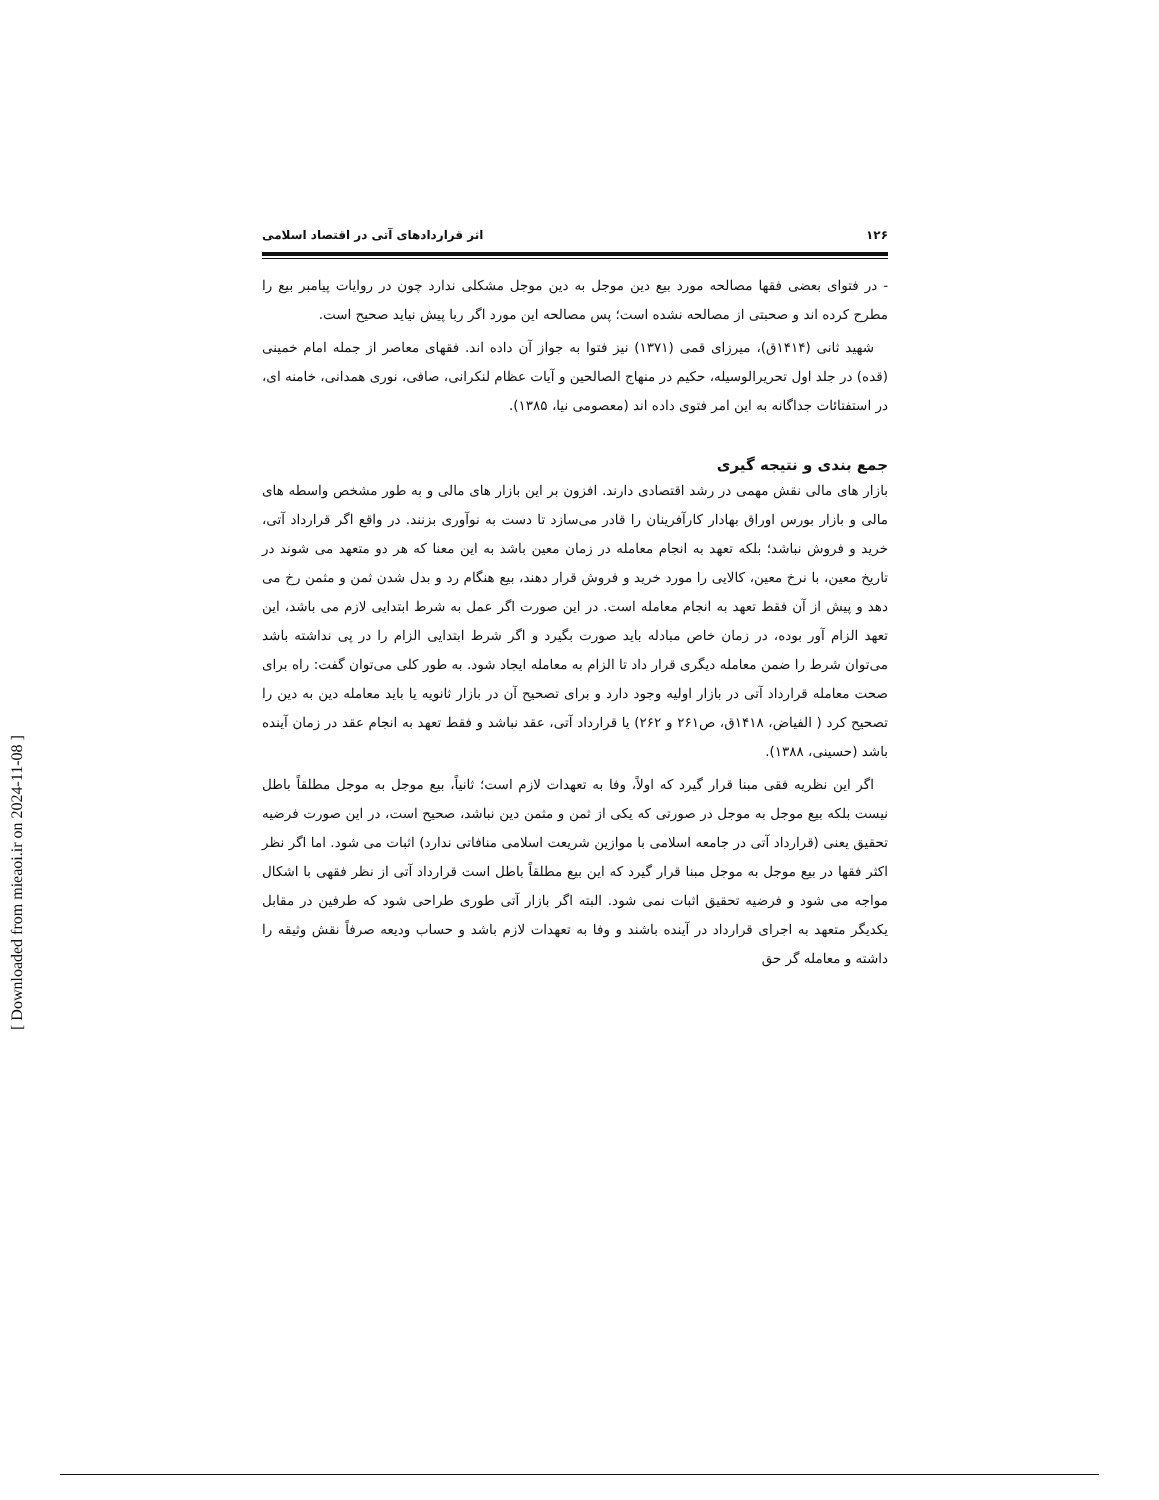۱۲۶ اثر قراردادهای آتی در اقتصاد اسلامی
- در فتوای بعضی فقها مصالحه مورد بیع دین موجل به دین موجل مشکلی ندارد چون در روایات پیامبر بیع را مطرح کرده اند و صحبتی از مصالحه نشده است؛ پس مصالحه این مورد اگر ربا پیش نیاید صحیح است.
شهید ثانی (۱۴۱۴ق)، میرزای قمی (۱۳۷۱) نیز فتوا به جواز آن داده اند. فقهای معاصر از جمله امام خمینی (قده) در جلد اول تحریرالوسیله، حکیم در منهاج الصالحین و آیات عظام لنکرانی، صافی، نوری همدانی، خامنه ای، در استفتائات جداگانه به این امر فتوی داده اند (معصومی نیا، ۱۳۸۵).
جمع بندی و نتیجه گیری
بازار های مالی نقش مهمی در رشد اقتصادی دارند. افزون بر این بازار های مالی و به طور مشخص واسطه های مالی و بازار بورس اوراق بهادار کارآفرینان را قادر می‌سازد تا دست به نوآوری بزنند. در واقع اگر قرارداد آتی، خرید و فروش نباشد؛ بلکه تعهد به انجام معامله در زمان معین باشد به این معنا که هر دو متعهد می شوند در تاریخ معین، با نرخ معین، کالایی را مورد خرید و فروش قرار دهند، بیع هنگام رد و بدل شدن ثمن و مثمن رخ می دهد و پیش از آن فقط تعهد به انجام معامله است. در این صورت اگر عمل به شرط ابتدایی لازم می باشد، این تعهد الزام آور بوده، در زمان خاص مبادله باید صورت بگیرد و اگر شرط ابتدایی الزام را در پی نداشته باشد می‌توان شرط را ضمن معامله دیگری قرار داد تا الزام به معامله ایجاد شود. به طور کلی می‌توان گفت: راه برای صحت معامله قرارداد آتی در بازار اولیه وجود دارد و برای تصحیح آن در بازار ثانویه یا باید معامله دین به دین را تصحیح کرد ( الفیاض، ۱۴۱۸ق، ص۲۶۱ و ۲۶۲) یا قرارداد آتی، عقد نباشد و فقط تعهد به انجام عقد در زمان آینده باشد (حسینی، ۱۳۸۸).
اگر این نظریه فقی مبنا قرار گیرد که اولاً، وفا به تعهدات لازم است؛ ثانیاً، بیع موجل به موجل مطلقاً باطل نیست بلکه بیع موجل به موجل در صورتی که یکی از ثمن و مثمن دین نباشد، صحیح است، در این صورت فرضیه تحقیق یعنی (قرارداد آتی در جامعه اسلامی با موازین شریعت اسلامی منافاتی ندارد) اثبات می شود. اما اگر نظر اکثر فقها در بیع موجل به موجل مبنا قرار گیرد که این بیع مطلقاً باطل است قرارداد آتی از نظر فقهی با اشکال مواجه می شود و فرضیه تحقیق اثبات نمی شود. البته اگر بازار آتی طوری طراحی شود که طرفین در مقابل یکدیگر متعهد به اجرای قرارداد در آینده باشند و وفا به تعهدات لازم باشد و حساب ودیعه صرفاً نقش وثیقه را داشته و معامله گر حق
[ Downloaded from mieaoi.ir on 2024-11-08 ]